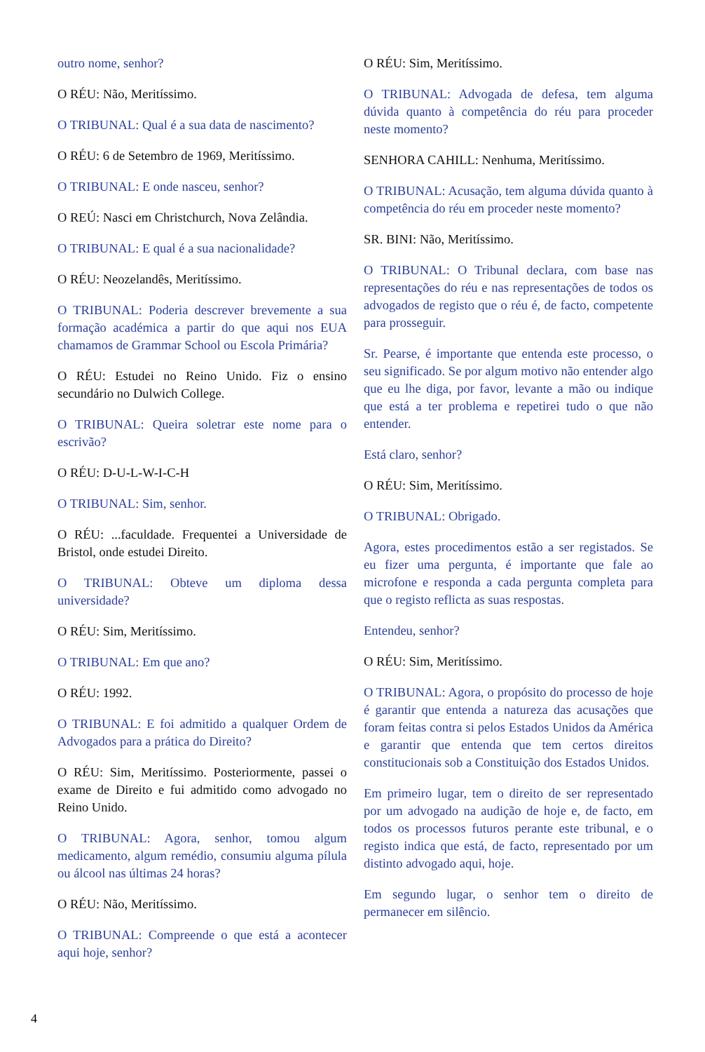outro nome, senhor?
O RÉU: Não, Meritíssimo.
O TRIBUNAL: Qual é a sua data de nascimento?
O RÉU: 6 de Setembro de 1969, Meritíssimo.
O TRIBUNAL: E onde nasceu, senhor?
O REÚ: Nasci em Christchurch, Nova Zelândia.
O TRIBUNAL: E qual é a sua nacionalidade?
O RÉU: Neozelandês, Meritíssimo.
O TRIBUNAL: Poderia descrever brevemente a sua formação académica a partir do que aqui nos EUA chamamos de Grammar School ou Escola Primária?
O RÉU: Estudei no Reino Unido. Fiz o ensino secundário no Dulwich College.
O TRIBUNAL: Queira soletrar este nome para o escrivão?
O RÉU: D-U-L-W-I-C-H
O TRIBUNAL: Sim, senhor.
O RÉU: ...faculdade. Frequentei a Universidade de Bristol, onde estudei Direito.
O TRIBUNAL: Obteve um diploma dessa universidade?
O RÉU: Sim, Meritíssimo.
O TRIBUNAL: Em que ano?
O RÉU: 1992.
O TRIBUNAL: E foi admitido a qualquer Ordem de Advogados para a prática do Direito?
O RÉU: Sim, Meritíssimo. Posteriormente, passei o exame de Direito e fui admitido como advogado no Reino Unido.
O TRIBUNAL: Agora, senhor, tomou algum medicamento, algum remédio, consumiu alguma pílula ou álcool nas últimas 24 horas?
O RÉU: Não, Meritíssimo.
O TRIBUNAL: Compreende o que está a acontecer aqui hoje, senhor?
O RÉU: Sim, Meritíssimo.
O TRIBUNAL: Advogada de defesa, tem alguma dúvida quanto à competência do réu para proceder neste momento?
SENHORA CAHILL: Nenhuma, Meritíssimo.
O TRIBUNAL: Acusação, tem alguma dúvida quanto à competência do réu em proceder neste momento?
SR. BINI: Não, Meritíssimo.
O TRIBUNAL: O Tribunal declara, com base nas representações do réu e nas representações de todos os advogados de registo que o réu é, de facto, competente para prosseguir.
Sr. Pearse, é importante que entenda este processo, o seu significado. Se por algum motivo não entender algo que eu lhe diga, por favor, levante a mão ou indique que está a ter problema e repetirei tudo o que não entender.
Está claro, senhor?
O RÉU: Sim, Meritíssimo.
O TRIBUNAL: Obrigado.
Agora, estes procedimentos estão a ser registados. Se eu fizer uma pergunta, é importante que fale ao microfone e responda a cada pergunta completa para que o registo reflicta as suas respostas.
Entendeu, senhor?
O RÉU: Sim, Meritíssimo.
O TRIBUNAL: Agora, o propósito do processo de hoje é garantir que entenda a natureza das acusações que foram feitas contra si pelos Estados Unidos da América e garantir que entenda que tem certos direitos constitucionais sob a Constituição dos Estados Unidos.
Em primeiro lugar, tem o direito de ser representado por um advogado na audição de hoje e, de facto, em todos os processos futuros perante este tribunal, e o registo indica que está, de facto, representado por um distinto advogado aqui, hoje.
Em segundo lugar, o senhor tem o direito de permanecer em silêncio.
4